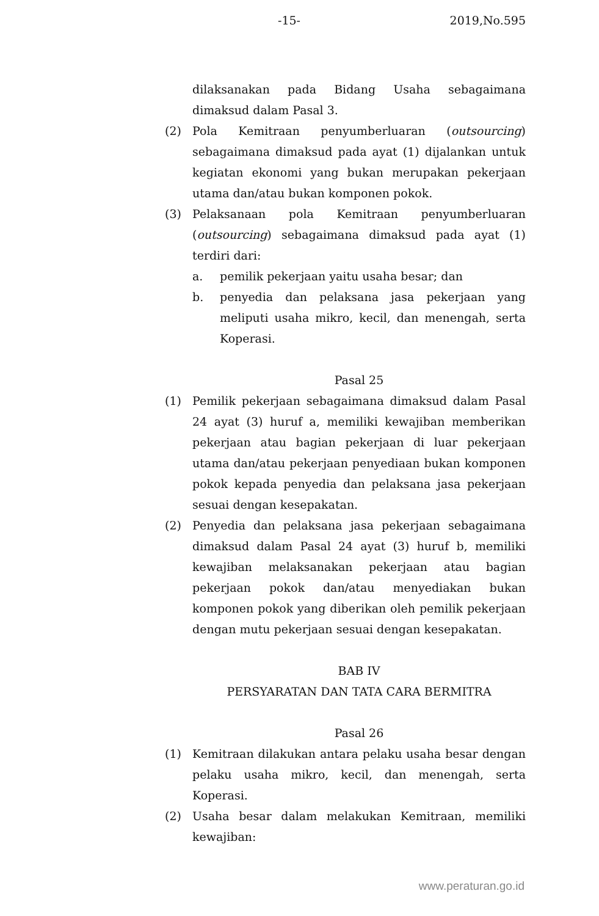-15- 2019,No.595
dilaksanakan pada Bidang Usaha sebagaimana dimaksud dalam Pasal 3.
(2) Pola Kemitraan penyumberluaran (outsourcing) sebagaimana dimaksud pada ayat (1) dijalankan untuk kegiatan ekonomi yang bukan merupakan pekerjaan utama dan/atau bukan komponen pokok.
(3) Pelaksanaan pola Kemitraan penyumberluaran (outsourcing) sebagaimana dimaksud pada ayat (1) terdiri dari:
a. pemilik pekerjaan yaitu usaha besar; dan
b. penyedia dan pelaksana jasa pekerjaan yang meliputi usaha mikro, kecil, dan menengah, serta Koperasi.
Pasal 25
(1) Pemilik pekerjaan sebagaimana dimaksud dalam Pasal 24 ayat (3) huruf a, memiliki kewajiban memberikan pekerjaan atau bagian pekerjaan di luar pekerjaan utama dan/atau pekerjaan penyediaan bukan komponen pokok kepada penyedia dan pelaksana jasa pekerjaan sesuai dengan kesepakatan.
(2) Penyedia dan pelaksana jasa pekerjaan sebagaimana dimaksud dalam Pasal 24 ayat (3) huruf b, memiliki kewajiban melaksanakan pekerjaan atau bagian pekerjaan pokok dan/atau menyediakan bukan komponen pokok yang diberikan oleh pemilik pekerjaan dengan mutu pekerjaan sesuai dengan kesepakatan.
BAB IV
PERSYARATAN DAN TATA CARA BERMITRA
Pasal 26
(1) Kemitraan dilakukan antara pelaku usaha besar dengan pelaku usaha mikro, kecil, dan menengah, serta Koperasi.
(2) Usaha besar dalam melakukan Kemitraan, memiliki kewajiban:
www.peraturan.go.id